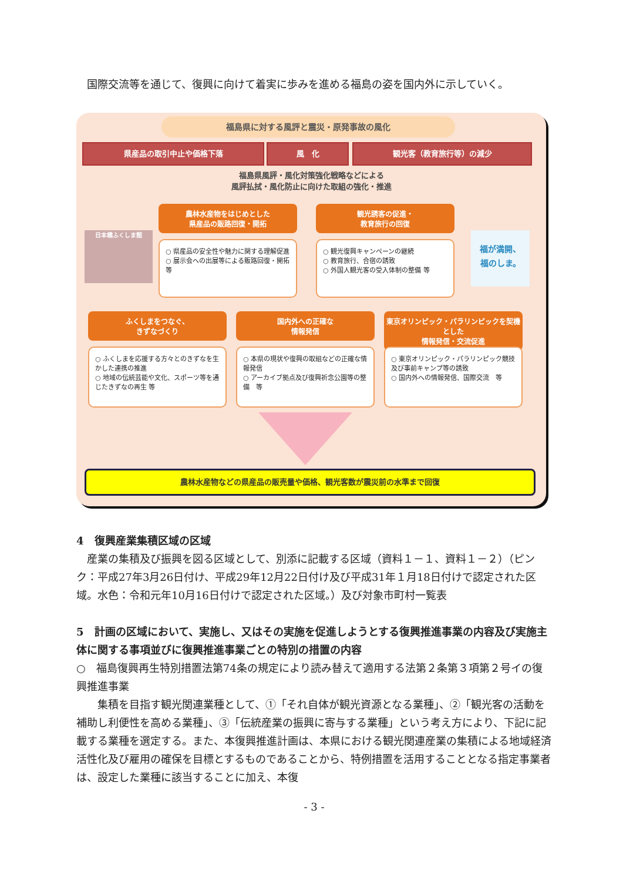国際交流等を通じて、復興に向けて着実に歩みを進める福島の姿を国内外に示していく。
福島県に対する風評と震災・原発事故の風化
県産品の取引中止や価格下落 風　化 観光客（教育旅行等）の減少
福島県風評・風化対策強化戦略などによる
風評払拭・風化防止に向けた取組の強化・推進
農林水産物をはじめとした
県産品の販路回復・開拓
観光誘客の促進・
教育旅行の回復
○ 県産品の安全性や魅力に関する理解促進
○ 展示会への出展等による販路回復・開拓　等
○ 観光復興キャンペーンの継続
○ 教育旅行、合宿の誘致
○ 外国人観光客の受入体制の整備 等
日本橋ふくしま館
福が満開、
福のしま。
ふくしまをつなぐ、
きずなづくり
国内外への正確な
情報発信
東京オリンピック・パラリンピックを契機とした
情報発信・交流促進
○ ふくしまを応援する方々とのきずなを生かした連携の推進
○ 地域の伝統芸能や文化、スポーツ等を通じたきずなの再生 等
○ 本県の現状や復興の取組などの正確な情報発信
○ アーカイブ拠点及び復興祈念公園等の整備　等
○ 東京オリンピック・パラリンピック競技及び事前キャンプ等の誘致
○ 国内外への情報発信、国際交流　等
農林水産物などの県産品の販売量や価格、観光客数が震災前の水準まで回復
4　復興産業集積区域の区域
　産業の集積及び振興を図る区域として、別添に記載する区域（資料１－１、資料１－２）（ピンク：平成27年3月26日付け、平成29年12月22日付け及び平成31年１月18日付けで認定された区域。水色：令和元年10月16日付けで認定された区域。）及び対象市町村一覧表
5　計画の区域において、実施し、又はその実施を促進しようとする復興推進事業の内容及び実施主体に関する事項並びに復興推進事業ごとの特別の措置の内容
○　福島復興再生特別措置法第74条の規定により読み替えて適用する法第２条第３項第２号イの復興推進事業
　　集積を目指す観光関連業種として、①「それ自体が観光資源となる業種」、②「観光客の活動を補助し利便性を高める業種」、③「伝統産業の振興に寄与する業種」という考え方により、下記に記載する業種を選定する。また、本復興推進計画は、本県における観光関連産業の集積による地域経済活性化及び雇用の確保を目標とするものであることから、特例措置を活用することとなる指定事業者は、設定した業種に該当することに加え、本復
- 3 -